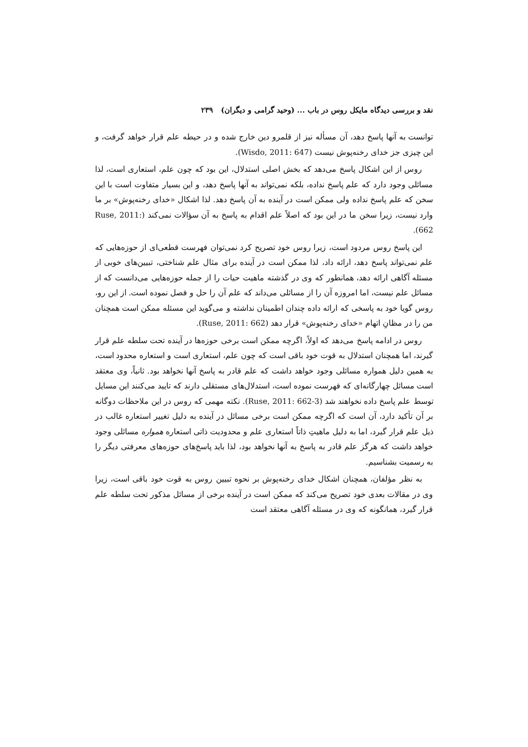نقد و بررسی دیدگاه مایکل روس در باب ... (وحید گرامی و دیگران) ۲۳۹
توانست به آنها پاسخ دهد، آن مسأله نیز از قلمرو دین خارج شده و در حیطه علم قرار خواهد گرفت، و این چیزی جز خدای رخنه‌پوش نیست (Wisdo, 2011: 647).
روس از این اشکال پاسخ می‌دهد که بخش اصلی استدلال، این بود که چون علم، استعاری است، لذا مسائلی وجود دارد که علم پاسخ نداده، بلکه نمی‌تواند به آنها پاسخ دهد، و این بسیار متفاوت است با این سخن که علم پاسخ نداده ولی ممکن است در آینده به آن پاسخ دهد. لذا اشکال «خدای رخنه‌پوش» بر ما وارد نیست، زیرا سخن ما در این بود که اصلاً علم اقدام به پاسخ به آن سؤالات نمی‌کند (Ruse, 2011: 662).
این پاسخ روس مردود است، زیرا روس خود تصریح کرد نمی‌توان فهرست قطعی‌ای از حوزه‌هایی که علم نمی‌تواند پاسخ دهد، ارائه داد، لذا ممکن است در آینده برای مثال علم شناختی، تبیین‌های خوبی از مسئله آگاهی ارائه دهد، همانطور که وی در گذشته ماهیت حیات را از جمله حوزه‌هایی می‌دانست که از مسائل علم نیست، اما امروزه آن را از مسائلی می‌داند که علم آن را حل و فصل نموده است. از این رو، روس گویا خود به پاسخی که ارائه داده چندان اطمینان نداشته و می‌گوید این مسئله ممکن است همچنان من را در مظانِ اتهام «خدای رخنه‌پوش» قرار دهد (Ruse, 2011: 662).
روس در ادامه پاسخ می‌دهد که اولاً، اگرچه ممکن است برخی حوزه‌ها در آینده تحت سلطه علم قرار گیرند، اما همچنان استدلال به قوت خود باقی است که چون علم، استعاری است و استعاره محدود است، به همین دلیل همواره مسائلی وجود خواهد داشت که علم قادر به پاسخ آنها نخواهد بود. ثانیاً، وی معتقد است مسائل چهارگانه‌ای که فهرست نموده است، استدلال‌های مستقلی دارند که تایید می‌کنند این مسایل توسط علم پاسخ داده نخواهند شد (Ruse, 2011: 662-3). نکته مهمی که روس در این ملاحظات دوگانه بر آن تأکید دارد، آن است که اگرچه ممکن است برخی مسائل در آینده به دلیل تغییر استعاره غالب در ذیل علم قرار گیرد، اما به دلیل ماهیتِ ذاتاً استعاری علم و محدودیت ذاتی استعاره همواره مسائلی وجود خواهد داشت که هرگز علم قادر به پاسخ به آنها نخواهد بود، لذا باید پاسخ‌های حوزه‌های معرفتی دیگر را به رسمیت بشناسیم.
به نظر مؤلفان، همچنان اشکال خدای رخنه‌پوش بر نحوه تبیین روس به قوت خود باقی است، زیرا وی در مقالات بعدی خود تصریح می‌کند که ممکن است در آینده برخی از مسائل مذکور تحت سلطه علم قرار گیرد، همانگونه که وی در مسئله آگاهی معتقد است